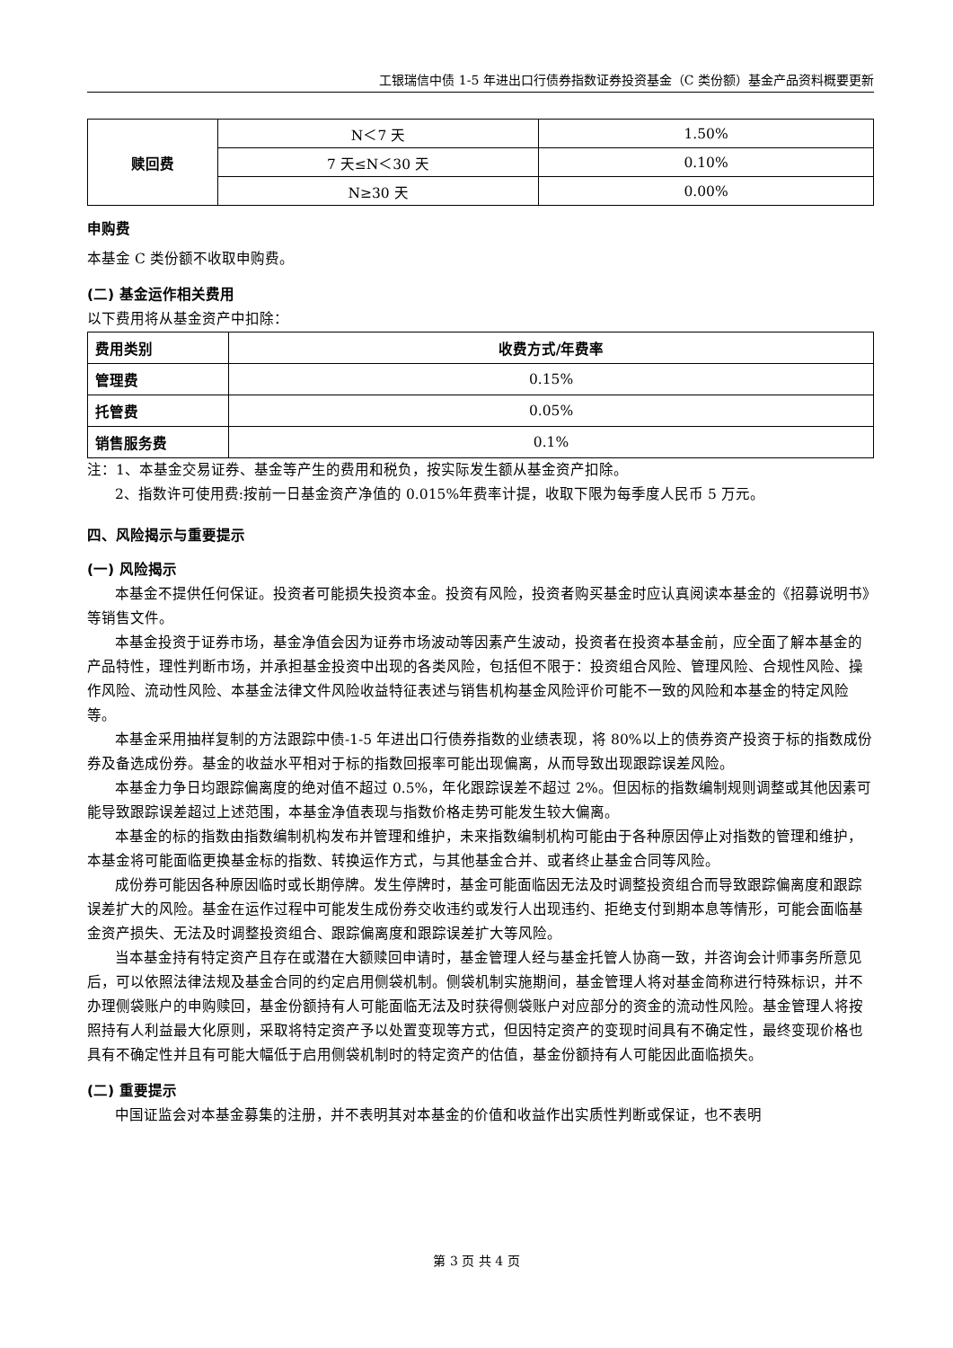工银瑞信中债 1-5 年进出口行债券指数证券投资基金（C 类份额）基金产品资料概要更新
| 赎回费 | N＜7 天 | 1.50% |
| | 7 天≤N＜30 天 | 0.10% |
| | N≥30 天 | 0.00% |
申购费
本基金 C 类份额不收取申购费。
(二) 基金运作相关费用
以下费用将从基金资产中扣除：
| 费用类别 | 收费方式/年费率 |
| --- | --- |
| 管理费 | 0.15% |
| 托管费 | 0.05% |
| 销售服务费 | 0.1% |
注：1、本基金交易证券、基金等产生的费用和税负，按实际发生额从基金资产扣除。
2、指数许可使用费:按前一日基金资产净值的 0.015%年费率计提，收取下限为每季度人民币 5 万元。
四、风险揭示与重要提示
(一) 风险揭示
本基金不提供任何保证。投资者可能损失投资本金。投资有风险，投资者购买基金时应认真阅读本基金的《招募说明书》等销售文件。
本基金投资于证券市场，基金净值会因为证券市场波动等因素产生波动，投资者在投资本基金前，应全面了解本基金的产品特性，理性判断市场，并承担基金投资中出现的各类风险，包括但不限于：投资组合风险、管理风险、合规性风险、操作风险、流动性风险、本基金法律文件风险收益特征表述与销售机构基金风险评价可能不一致的风险和本基金的特定风险等。
本基金采用抽样复制的方法跟踪中债-1-5 年进出口行债券指数的业绩表现，将 80%以上的债券资产投资于标的指数成份券及备选成份券。基金的收益水平相对于标的指数回报率可能出现偏离，从而导致出现跟踪误差风险。
本基金力争日均跟踪偏离度的绝对值不超过 0.5%，年化跟踪误差不超过 2%。但因标的指数编制规则调整或其他因素可能导致跟踪误差超过上述范围，本基金净值表现与指数价格走势可能发生较大偏离。
本基金的标的指数由指数编制机构发布并管理和维护，未来指数编制机构可能由于各种原因停止对指数的管理和维护，本基金将可能面临更换基金标的指数、转换运作方式，与其他基金合并、或者终止基金合同等风险。
成份券可能因各种原因临时或长期停牌。发生停牌时，基金可能面临因无法及时调整投资组合而导致跟踪偏离度和跟踪误差扩大的风险。基金在运作过程中可能发生成份券交收违约或发行人出现违约、拒绝支付到期本息等情形，可能会面临基金资产损失、无法及时调整投资组合、跟踪偏离度和跟踪误差扩大等风险。
当本基金持有特定资产且存在或潜在大额赎回申请时，基金管理人经与基金托管人协商一致，并咨询会计师事务所意见后，可以依照法律法规及基金合同的约定启用侧袋机制。侧袋机制实施期间，基金管理人将对基金简称进行特殊标识，并不办理侧袋账户的申购赎回，基金份额持有人可能面临无法及时获得侧袋账户对应部分的资金的流动性风险。基金管理人将按照持有人利益最大化原则，采取将特定资产予以处置变现等方式，但因特定资产的变现时间具有不确定性，最终变现价格也具有不确定性并且有可能大幅低于启用侧袋机制时的特定资产的估值，基金份额持有人可能因此面临损失。
(二) 重要提示
中国证监会对本基金募集的注册，并不表明其对本基金的价值和收益作出实质性判断或保证，也不表明
第 3 页 共 4 页